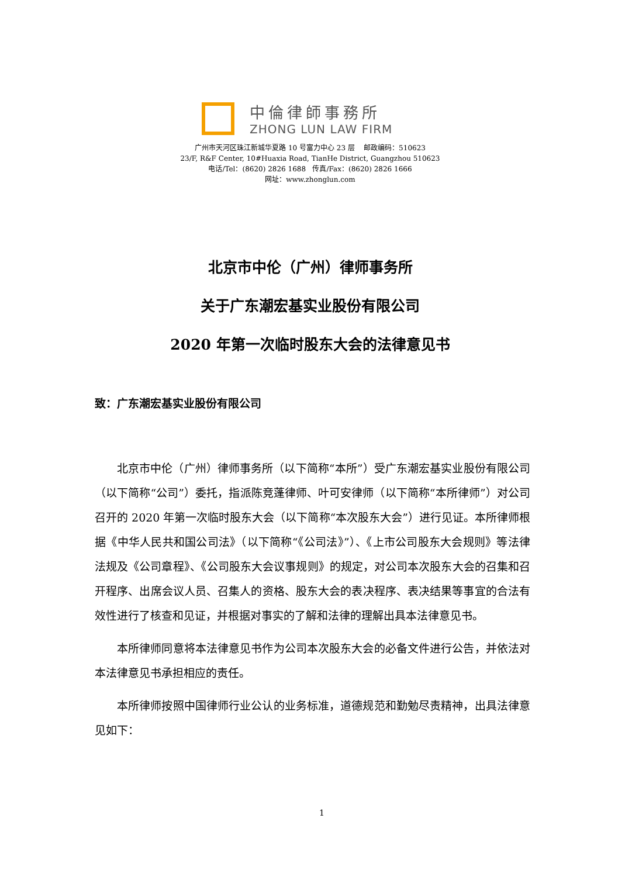中倫律師事務所
ZHONG LUN LAW FIRM
广州市天河区珠江新城华夏路 10 号富力中心 23 层 邮政编码：510623
23/F, R&F Center, 10#Huaxia Road, TianHe District, Guangzhou 510623
电话/Tel：(8620) 2826 1688 传真/Fax：(8620) 2826 1666
网址：www.zhonglun.com
北京市中伦（广州）律师事务所
关于广东潮宏基实业股份有限公司
2020 年第一次临时股东大会的法律意见书
致：广东潮宏基实业股份有限公司
北京市中伦（广州）律师事务所（以下简称“本所”）受广东潮宏基实业股份有限公司（以下简称“公司”）委托，指派陈竞蓬律师、叶可安律师（以下简称“本所律师”）对公司召开的 2020 年第一次临时股东大会（以下简称“本次股东大会”）进行见证。本所律师根据《中华人民共和国公司法》（以下简称“《公司法》”）、《上市公司股东大会规则》等法律法规及《公司章程》、《公司股东大会议事规则》的规定，对公司本次股东大会的召集和召开程序、出席会议人员、召集人的资格、股东大会的表决程序、表决结果等事宜的合法有效性进行了核查和见证，并根据对事实的了解和法律的理解出具本法律意见书。
本所律师同意将本法律意见书作为公司本次股东大会的必备文件进行公告，并依法对本法律意见书承担相应的责任。
本所律师按照中国律师行业公认的业务标准，道德规范和勤勉尽责精神，出具法律意见如下：
1